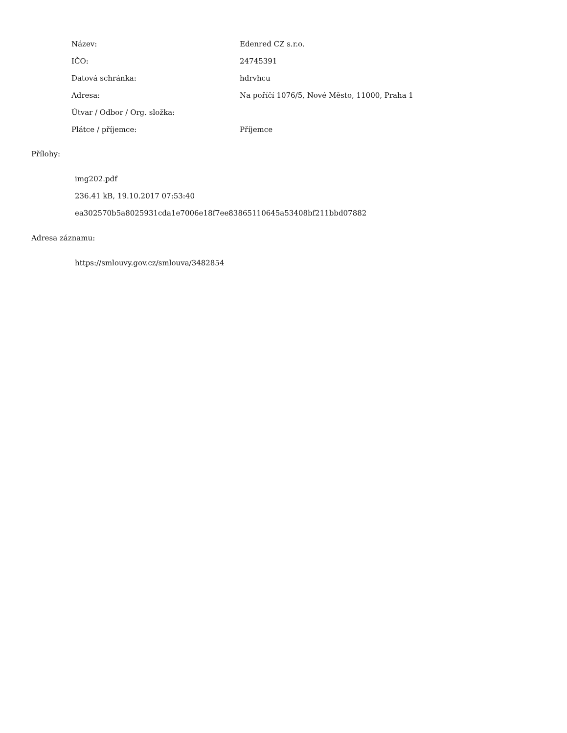| Název: | Edenred CZ s.r.o. |
| IČO: | 24745391 |
| Datová schránka: | hdrvhcu |
| Adresa: | Na poříčí 1076/5, Nové Město, 11000, Praha 1 |
| Útvar / Odbor / Org. složka: | |
| Plátce / příjemce: | Příjemce |
Přílohy:
img202.pdf
236.41 kB, 19.10.2017 07:53:40
ea302570b5a8025931cda1e7006e18f7ee83865110645a53408bf211bbd07882
Adresa záznamu:
https://smlouvy.gov.cz/smlouva/3482854